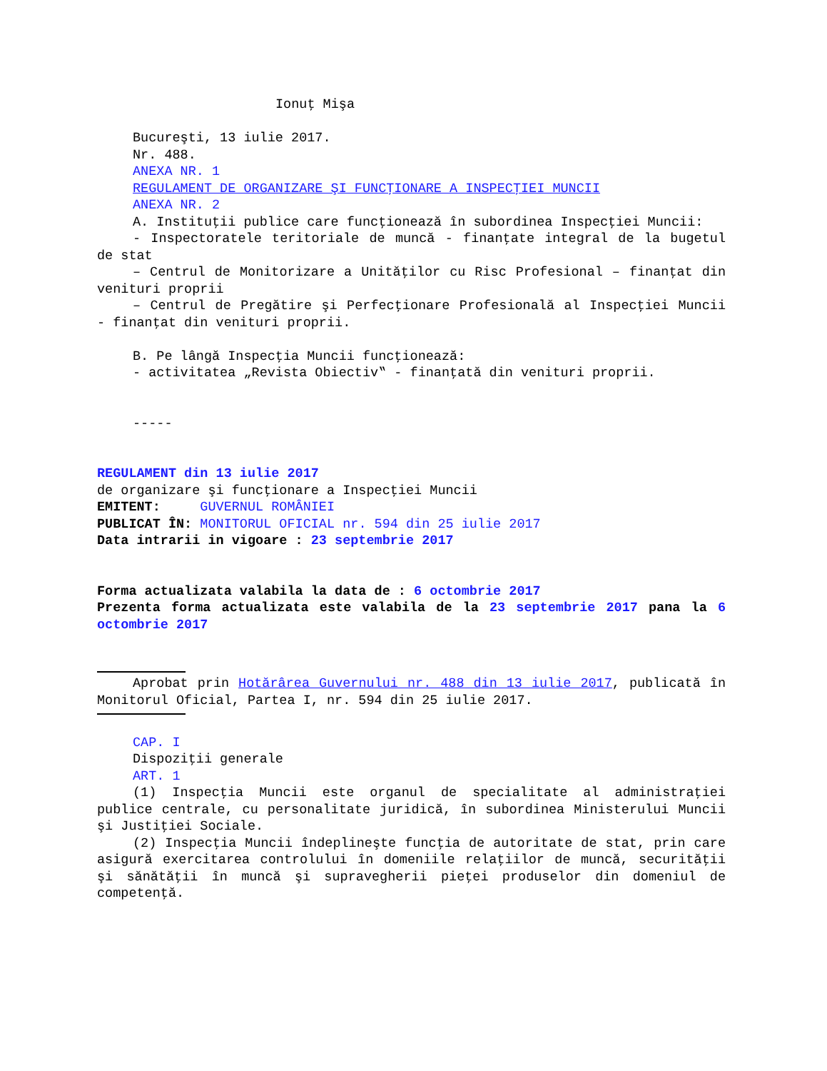Ionuţ Mişa
Bucureşti, 13 iulie 2017.
Nr. 488.
ANEXA NR. 1
REGULAMENT DE ORGANIZARE ŞI FUNCŢIONARE A INSPECŢIEI MUNCII
ANEXA NR. 2
A. Instituţii publice care funcţionează în subordinea Inspecţiei Muncii:
- Inspectoratele teritoriale de muncă - finanţate integral de la bugetul de stat
– Centrul de Monitorizare a Unităţilor cu Risc Profesional – finanţat din venituri proprii
– Centrul de Pregătire şi Perfecţionare Profesională al Inspecţiei Muncii - finanţat din venituri proprii.
B. Pe lângă Inspecţia Muncii funcţionează:
- activitatea „Revista Obiectiv‟ - finanţată din venituri proprii.
-----
REGULAMENT din 13 iulie 2017
de organizare şi funcţionare a Inspecţiei Muncii
EMITENT: GUVERNUL ROMÂNIEI
PUBLICAT ÎN: MONITORUL OFICIAL nr. 594 din 25 iulie 2017
Data intrarii in vigoare : 23 septembrie 2017
Forma actualizata valabila la data de : 6 octombrie 2017
Prezenta forma actualizata este valabila de la 23 septembrie 2017 pana la 6 octombrie 2017
Aprobat prin Hotărârea Guvernului nr. 488 din 13 iulie 2017, publicată în Monitorul Oficial, Partea I, nr. 594 din 25 iulie 2017.
CAP. I
Dispoziţii generale
ART. 1
(1) Inspecţia Muncii este organul de specialitate al administraţiei publice centrale, cu personalitate juridică, în subordinea Ministerului Muncii şi Justiţiei Sociale.
(2) Inspecţia Muncii îndeplineşte funcţia de autoritate de stat, prin care asigură exercitarea controlului în domeniile relaţiilor de muncă, securităţii şi sănătăţii în muncă şi supravegherii pieţei produselor din domeniul de competenţă.